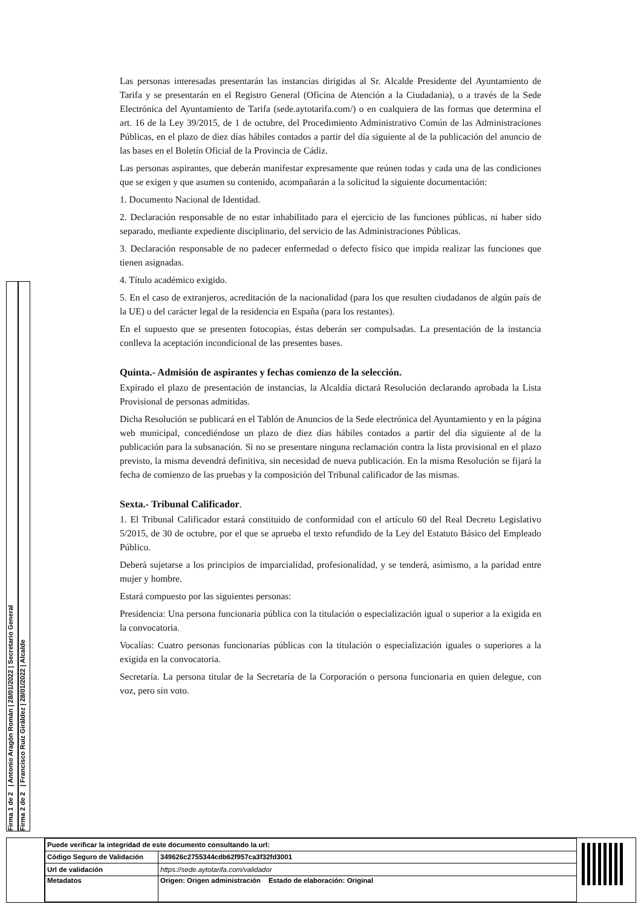Firma 1 de 2 | Antonio Aragón Román | 28/01/2022 | Secretario General
Firma 2 de 2 | Francisco Ruiz Giráldez | 28/01/2022 | Alcalde
Las personas interesadas presentarán las instancias dirigidas al Sr. Alcalde Presidente del Ayuntamiento de Tarifa y se presentarán en el Registro General (Oficina de Atención a la Ciudadania), o a través de la Sede Electrónica del Ayuntamiento de Tarifa (sede.aytotarifa.com/) o en cualquiera de las formas que determina el art. 16 de la Ley 39/2015, de 1 de octubre, del Procedimiento Administrativo Común de las Administraciones Públicas, en el plazo de diez días hábiles contados a partir del día siguiente al de la publicación del anuncio de las bases en el Boletín Oficial de la Provincia de Cádiz.
Las personas aspirantes, que deberán manifestar expresamente que reúnen todas y cada una de las condiciones que se exigen y que asumen su contenido, acompañarán a la solicitud la siguiente documentación:
1. Documento Nacional de Identidad.
2. Declaración responsable de no estar inhabilitado para el ejercicio de las funciones públicas, ni haber sido separado, mediante expediente disciplinario, del servicio de las Administraciones Públicas.
3. Declaración responsable de no padecer enfermedad o defecto físico que impida realizar las funciones que tienen asignadas.
4. Título académico exigido.
5. En el caso de extranjeros, acreditación de la nacionalidad (para los que resulten ciudadanos de algún país de la UE) o del carácter legal de la residencia en España (para los restantes).
En el supuesto que se presenten fotocopias, éstas deberán ser compulsadas. La presentación de la instancia conlleva la aceptación incondicional de las presentes bases.
Quinta.- Admisión de aspirantes y fechas comienzo de la selección.
Expirado el plazo de presentación de instancias, la Alcaldía dictará Resolución declarando aprobada la Lista Provisional de personas admitidas.
Dicha Resolución se publicará en el Tablón de Anuncios de la Sede electrónica del Ayuntamiento y en la página web municipal, concediéndose un plazo de diez días hábiles contados a partir del día siguiente al de la publicación para la subsanación. Si no se presentare ninguna reclamación contra la lista provisional en el plazo previsto, la misma devendrá definitiva, sin necesidad de nueva publicación. En la misma Resolución se fijará la fecha de comienzo de las pruebas y la composición del Tribunal calificador de las mismas.
Sexta.- Tribunal Calificador.
1. El Tribunal Calificador estará constituido de conformidad con el artículo 60 del Real Decreto Legislativo 5/2015, de 30 de octubre, por el que se aprueba el texto refundido de la Ley del Estatuto Básico del Empleado Público.
Deberá sujetarse a los principios de imparcialidad, profesionalidad, y se tenderá, asimismo, a la paridad entre mujer y hombre.
Estará compuesto por las siguientes personas:
Presidencia: Una persona funcionaria pública con la titulación o especialización igual o superior a la exigida en la convocatoria.
Vocalías: Cuatro personas funcionarias públicas con la titulación o especialización iguales o superiores a la exigida en la convocatoria.
Secretaría. La persona titular de la Secretaría de la Corporación o persona funcionaria en quien delegue, con voz, pero sin voto.
| Puede verificar la integridad de este documento consultando la url: | |
| Código Seguro de Validación | 349626c2755344cdb62f957ca3f32fd3001 |
| Url de validación | https://sede.aytotarifa.com/validador |
| Metadatos | Origen: Origen administración Estado de elaboración: Original |